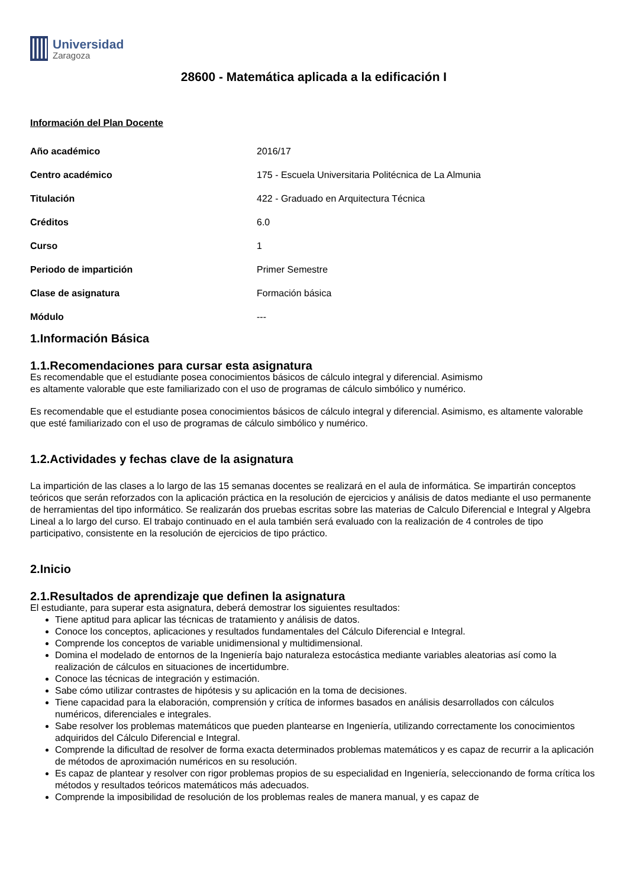Universidad
Zaragoza
28600 - Matemática aplicada a la edificación I
Información del Plan Docente
| Año académico | 2016/17 |
| Centro académico | 175 - Escuela Universitaria Politécnica de La Almunia |
| Titulación | 422 - Graduado en Arquitectura Técnica |
| Créditos | 6.0 |
| Curso | 1 |
| Periodo de impartición | Primer Semestre |
| Clase de asignatura | Formación básica |
| Módulo | --- |
1.Información Básica
1.1.Recomendaciones para cursar esta asignatura
Es recomendable que el estudiante posea conocimientos básicos de cálculo integral y diferencial. Asimismo
es altamente valorable que este familiarizado con el uso de programas de cálculo simbólico y numérico.
Es recomendable que el estudiante posea conocimientos básicos de cálculo integral y diferencial. Asimismo, es altamente valorable que esté familiarizado con el uso de programas de cálculo simbólico y numérico.
1.2.Actividades y fechas clave de la asignatura
La impartición de las clases a lo largo de las 15 semanas docentes se realizará en el aula de informática. Se impartirán conceptos teóricos que serán reforzados con la aplicación práctica en la resolución de ejercicios y análisis de datos mediante el uso permanente de herramientas del tipo informático. Se realizarán dos pruebas escritas sobre las materias de Calculo Diferencial e Integral y Algebra Lineal a lo largo del curso. El trabajo continuado en el aula también será evaluado con la realización de 4 controles de tipo participativo, consistente en la resolución de ejercicios de tipo práctico.
2.Inicio
2.1.Resultados de aprendizaje que definen la asignatura
El estudiante, para superar esta asignatura, deberá demostrar los siguientes resultados:
Tiene aptitud para aplicar las técnicas de tratamiento y análisis de datos.
Conoce los conceptos, aplicaciones y resultados fundamentales del Cálculo Diferencial e Integral.
Comprende los conceptos de variable unidimensional y multidimensional.
Domina el modelado de entornos de la Ingeniería bajo naturaleza estocástica mediante variables aleatorias así como la realización de cálculos en situaciones de incertidumbre.
Conoce las técnicas de integración y estimación.
Sabe cómo utilizar contrastes de hipótesis y su aplicación en la toma de decisiones.
Tiene capacidad para la elaboración, comprensión y crítica de informes basados en análisis desarrollados con cálculos numéricos, diferenciales e integrales.
Sabe resolver los problemas matemáticos que pueden plantearse en Ingeniería, utilizando correctamente los conocimientos adquiridos del Cálculo Diferencial e Integral.
Comprende la dificultad de resolver de forma exacta determinados problemas matemáticos y es capaz de recurrir a la aplicación de métodos de aproximación numéricos en su resolución.
Es capaz de plantear y resolver con rigor problemas propios de su especialidad en Ingeniería, seleccionando de forma crítica los métodos y resultados teóricos matemáticos más adecuados.
Comprende la imposibilidad de resolución de los problemas reales de manera manual, y es capaz de